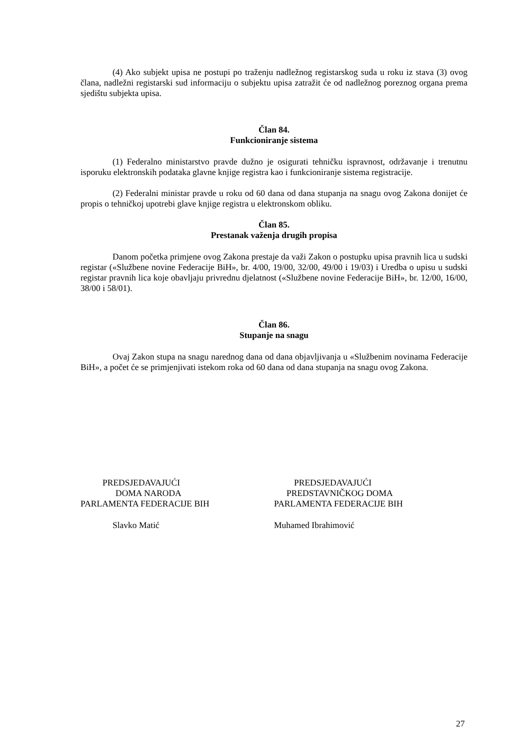(4) Ako subjekt upisa ne postupi po traženju nadležnog registarskog suda u roku iz stava (3) ovog člana, nadležni registarski sud informaciju o subjektu upisa zatražit će od nadležnog poreznog organa prema sjedištu subjekta upisa.
Član 84.
Funkcioniranje sistema
(1) Federalno ministarstvo pravde dužno je osigurati tehničku ispravnost, održavanje i trenutnu isporuku elektronskih podataka glavne knjige registra kao i funkcioniranje sistema registracije.
(2) Federalni ministar pravde u roku od 60 dana od dana stupanja na snagu ovog Zakona donijet će propis o tehničkoj upotrebi glave knjige registra u elektronskom obliku.
Član 85.
Prestanak važenja drugih propisa
Danom početka primjene ovog Zakona prestaje da važi Zakon o postupku upisa pravnih lica u sudski registar («Službene novine Federacije BiH», br. 4/00, 19/00, 32/00, 49/00 i 19/03) i Uredba o upisu u sudski registar pravnih lica koje obavljaju privrednu djelatnost («Službene novine Federacije BiH», br. 12/00, 16/00, 38/00 i 58/01).
Član 86.
Stupanje na snagu
Ovaj Zakon stupa na snagu narednog dana od dana objavljivanja u «Službenim novinama Federacije BiH», a počet će se primjenjivati istekom roka od 60 dana od dana stupanja na snagu ovog Zakona.
PREDSJEDAVAJUĆI
DOMA NARODA
PARLAMENTA FEDERACIJE BIH
Slavko Matić
PREDSJEDAVAJUĆI
PREDSTAVNIČKOG DOMA
PARLAMENTA FEDERACIJE BIH
Muhamed Ibrahimović
27